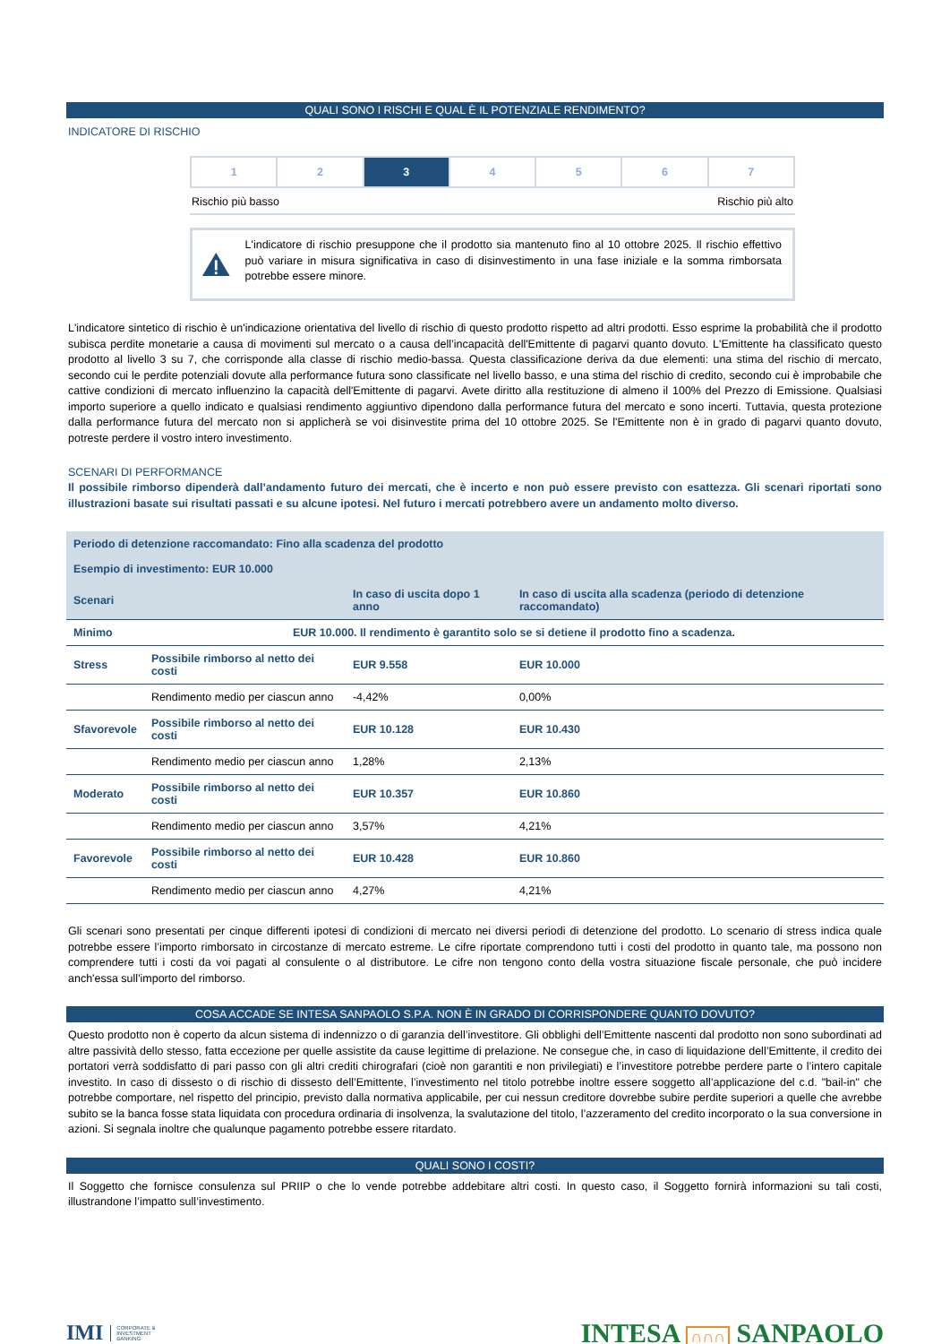QUALI SONO I RISCHI E QUAL È IL POTENZIALE RENDIMENTO?
INDICATORE DI RISCHIO
| 1 | 2 | 3 | 4 | 5 | 6 | 7 |
Rischio più basso Rischio più alto
L'indicatore di rischio presuppone che il prodotto sia mantenuto fino al 10 ottobre 2025. Il rischio effettivo può variare in misura significativa in caso di disinvestimento in una fase iniziale e la somma rimborsata potrebbe essere minore.
L'indicatore sintetico di rischio è un'indicazione orientativa del livello di rischio di questo prodotto rispetto ad altri prodotti. Esso esprime la probabilità che il prodotto subisca perdite monetarie a causa di movimenti sul mercato o a causa dell’incapacità dell'Emittente di pagarvi quanto dovuto. L'Emittente ha classificato questo prodotto al livello 3 su 7, che corrisponde alla classe di rischio medio-bassa. Questa classificazione deriva da due elementi: una stima del rischio di mercato, secondo cui le perdite potenziali dovute alla performance futura sono classificate nel livello basso, e una stima del rischio di credito, secondo cui è improbabile che cattive condizioni di mercato influenzino la capacità dell'Emittente di pagarvi. Avete diritto alla restituzione di almeno il 100% del Prezzo di Emissione. Qualsiasi importo superiore a quello indicato e qualsiasi rendimento aggiuntivo dipendono dalla performance futura del mercato e sono incerti. Tuttavia, questa protezione dalla performance futura del mercato non si applicherà se voi disinvestite prima del 10 ottobre 2025. Se l'Emittente non è in grado di pagarvi quanto dovuto, potreste perdere il vostro intero investimento.
SCENARI DI PERFORMANCE
Il possibile rimborso dipenderà dall’andamento futuro dei mercati, che è incerto e non può essere previsto con esattezza. Gli scenari riportati sono illustrazioni basate sui risultati passati e su alcune ipotesi. Nel futuro i mercati potrebbero avere un andamento molto diverso.
| Periodo di detenzione raccomandato: Fino alla scadenza del prodotto Esempio di investimento: EUR 10.000 | | | |
| Scenari | | In caso di uscita dopo 1 anno | In caso di uscita alla scadenza (periodo di detenzione raccomandato) |
| Minimo | EUR 10.000. Il rendimento è garantito solo se si detiene il prodotto fino a scadenza. | | |
| Stress | Possibile rimborso al netto dei costi | EUR 9.558 | EUR 10.000 |
| | Rendimento medio per ciascun anno | -4,42% | 0,00% |
| Sfavorevole | Possibile rimborso al netto dei costi | EUR 10.128 | EUR 10.430 |
| | Rendimento medio per ciascun anno | 1,28% | 2,13% |
| Moderato | Possibile rimborso al netto dei costi | EUR 10.357 | EUR 10.860 |
| | Rendimento medio per ciascun anno | 3,57% | 4,21% |
| Favorevole | Possibile rimborso al netto dei costi | EUR 10.428 | EUR 10.860 |
| | Rendimento medio per ciascun anno | 4,27% | 4,21% |
Gli scenari sono presentati per cinque differenti ipotesi di condizioni di mercato nei diversi periodi di detenzione del prodotto. Lo scenario di stress indica quale potrebbe essere l’importo rimborsato in circostanze di mercato estreme. Le cifre riportate comprendono tutti i costi del prodotto in quanto tale, ma possono non comprendere tutti i costi da voi pagati al consulente o al distributore. Le cifre non tengono conto della vostra situazione fiscale personale, che può incidere anch'essa sull'importo del rimborso.
COSA ACCADE SE INTESA SANPAOLO S.P.A. NON È IN GRADO DI CORRISPONDERE QUANTO DOVUTO?
Questo prodotto non è coperto da alcun sistema di indennizzo o di garanzia dell’investitore. Gli obblighi dell’Emittente nascenti dal prodotto non sono subordinati ad altre passività dello stesso, fatta eccezione per quelle assistite da cause legittime di prelazione. Ne consegue che, in caso di liquidazione dell’Emittente, il credito dei portatori verrà soddisfatto di pari passo con gli altri crediti chirografari (cioè non garantiti e non privilegiati) e l’investitore potrebbe perdere parte o l’intero capitale investito. In caso di dissesto o di rischio di dissesto dell’Emittente, l’investimento nel titolo potrebbe inoltre essere soggetto all’applicazione del c.d. "bail-in" che potrebbe comportare, nel rispetto del principio, previsto dalla normativa applicabile, per cui nessun creditore dovrebbe subire perdite superiori a quelle che avrebbe subito se la banca fosse stata liquidata con procedura ordinaria di insolvenza, la svalutazione del titolo, l’azzeramento del credito incorporato o la sua conversione in azioni. Si segnala inoltre che qualunque pagamento potrebbe essere ritardato.
QUALI SONO I COSTI?
Il Soggetto che fornisce consulenza sul PRIIP o che lo vende potrebbe addebitare altri costi. In questo caso, il Soggetto fornirà informazioni su tali costi, illustrandone l’impatto sull’investimento.
IMI CORPORATE &
INVESTMENT
BANKING
INTESA ∩∩∩ SANPAOLO